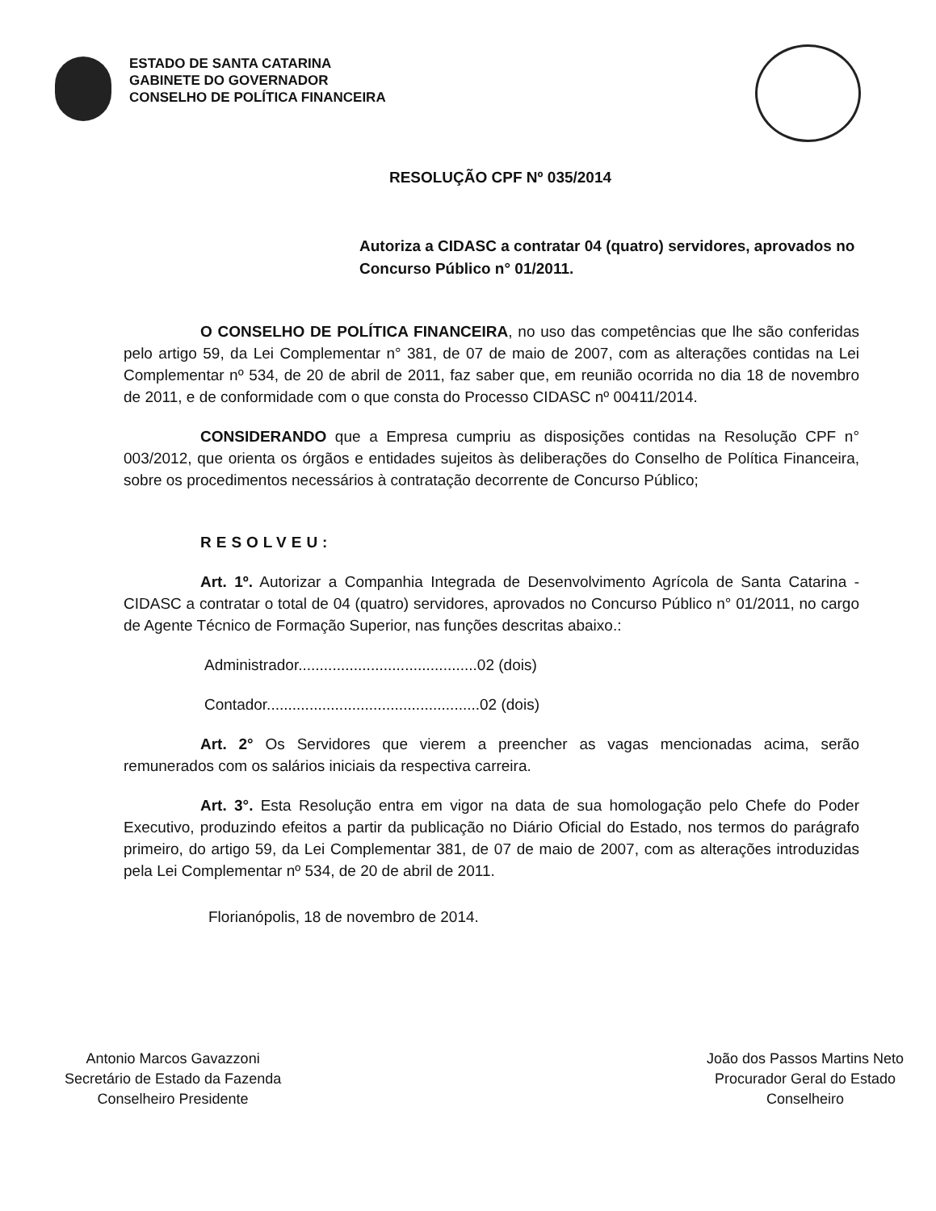ESTADO DE SANTA CATARINA
GABINETE DO GOVERNADOR
CONSELHO DE POLÍTICA FINANCEIRA
RESOLUÇÃO CPF Nº 035/2014
Autoriza a CIDASC a contratar 04 (quatro) servidores, aprovados no Concurso Público n° 01/2011.
O CONSELHO DE POLÍTICA FINANCEIRA, no uso das competências que lhe são conferidas pelo artigo 59, da Lei Complementar n° 381, de 07 de maio de 2007, com as alterações contidas na Lei Complementar nº 534, de 20 de abril de 2011, faz saber que, em reunião ocorrida no dia 18 de novembro de 2011, e de conformidade com o que consta do Processo CIDASC nº 00411/2014.
CONSIDERANDO que a Empresa cumpriu as disposições contidas na Resolução CPF n° 003/2012, que orienta os órgãos e entidades sujeitos às deliberações do Conselho de Política Financeira, sobre os procedimentos necessários à contratação decorrente de Concurso Público;
RESOLVEU:
Art. 1º. Autorizar a Companhia Integrada de Desenvolvimento Agrícola de Santa Catarina - CIDASC a contratar o total de 04 (quatro) servidores, aprovados no Concurso Público n° 01/2011, no cargo de Agente Técnico de Formação Superior, nas funções descritas abaixo.:
Administrador..........................................02 (dois)
Contador..................................................02 (dois)
Art. 2° Os Servidores que vierem a preencher as vagas mencionadas acima, serão remunerados com os salários iniciais da respectiva carreira.
Art. 3°. Esta Resolução entra em vigor na data de sua homologação pelo Chefe do Poder Executivo, produzindo efeitos a partir da publicação no Diário Oficial do Estado, nos termos do parágrafo primeiro, do artigo 59, da Lei Complementar 381, de 07 de maio de 2007, com as alterações introduzidas pela Lei Complementar nº 534, de 20 de abril de 2011.
Florianópolis, 18 de novembro de 2014.
Antonio Marcos Gavazzoni
Secretário de Estado da Fazenda
Conselheiro Presidente
João dos Passos Martins Neto
Procurador Geral do Estado
Conselheiro